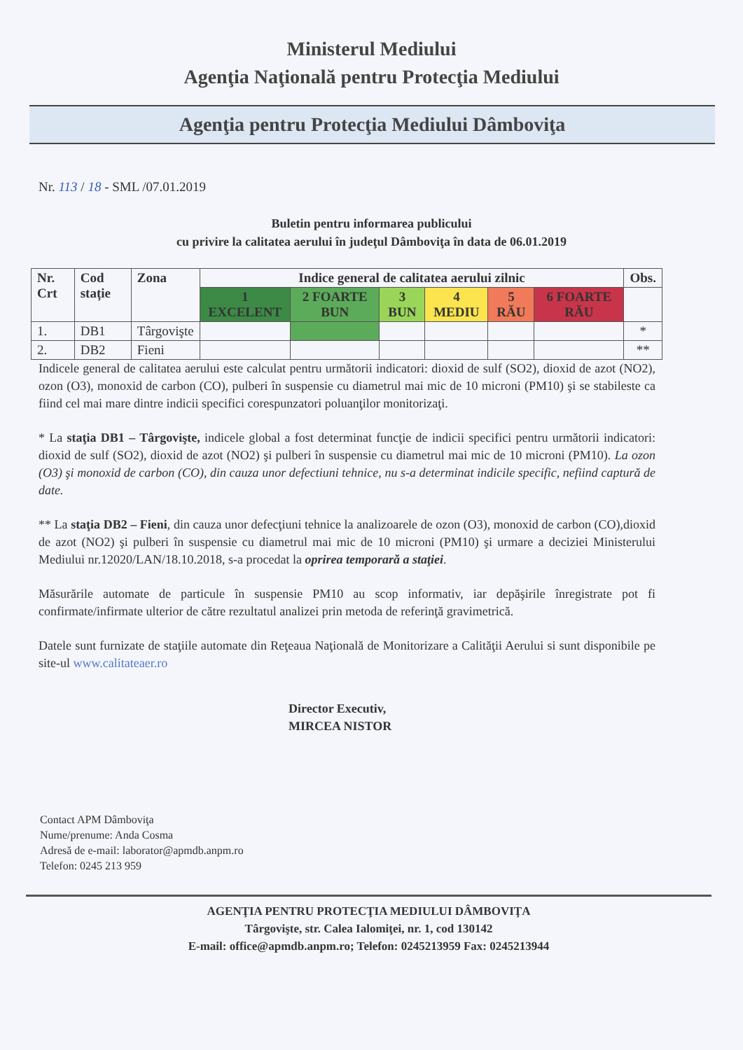Ministerul Mediului
Agenţia Naţională pentru Protecţia Mediului
Agenţia pentru Protecţia Mediului Dâmboviţa
Nr. 113 / 18 - SML /07.01.2019
Buletin pentru informarea publicului
cu privire la calitatea aerului în judeţul Dâmboviţa în data de 06.01.2019
| Nr. Crt | Cod stație | Zona | Indice general de calitatea aerului zilnic | | | | | | Obs. |
| --- | --- | --- | --- | --- | --- | --- | --- | --- | --- |
| | | | 1 EXCELENT | 2 FOARTE BUN | 3 BUN | 4 MEDIU | 5 RĂU | 6 FOARTE RĂU | |
| 1. | DB1 | Târgovişte | | | | | | | * |
| 2. | DB2 | Fieni | | | | | | | ** |
Indicele general de calitatea aerului este calculat pentru următorii indicatori: dioxid de sulf (SO2), dioxid de azot (NO2), ozon (O3), monoxid de carbon (CO), pulberi în suspensie cu diametrul mai mic de 10 microni (PM10) şi se stabileste ca fiind cel mai mare dintre indicii specifici corespunzatori poluanţilor monitorizaţi.
* La staţia DB1 – Târgovişte, indicele global a fost determinat funcţie de indicii specifici pentru următorii indicatori: dioxid de sulf (SO2), dioxid de azot (NO2) şi pulberi în suspensie cu diametrul mai mic de 10 microni (PM10). La ozon (O3) şi monoxid de carbon (CO), din cauza unor defectiuni tehnice, nu s-a determinat indicile specific, nefiind captură de date.
** La staţia DB2 – Fieni, din cauza unor defecţiuni tehnice la analizoarele de ozon (O3), monoxid de carbon (CO),dioxid de azot (NO2) şi pulberi în suspensie cu diametrul mai mic de 10 microni (PM10) şi urmare a deciziei Ministerului Mediului nr.12020/LAN/18.10.2018, s-a procedat la oprirea temporară a staţiei.
Măsurările automate de particule în suspensie PM10 au scop informativ, iar depăşirile înregistrate pot fi confirmate/infirmate ulterior de către rezultatul analizei prin metoda de referinţă gravimetrică.
Datele sunt furnizate de staţiile automate din Reţeaua Naţională de Monitorizare a Calităţii Aerului si sunt disponibile pe site-ul www.calitateaer.ro
Director Executiv,
MIRCEA NISTOR
Contact APM Dâmboviţa
Nume/prenume: Anda Cosma
Adresă de e-mail: laborator@apmdb.anpm.ro
Telefon: 0245 213 959
AGENŢIA PENTRU PROTECŢIA MEDIULUI DÂMBOVIŢA
Târgovişte, str. Calea Ialomiţei, nr. 1, cod 130142
E-mail: office@apmdb.anpm.ro; Telefon: 0245213959 Fax: 0245213944